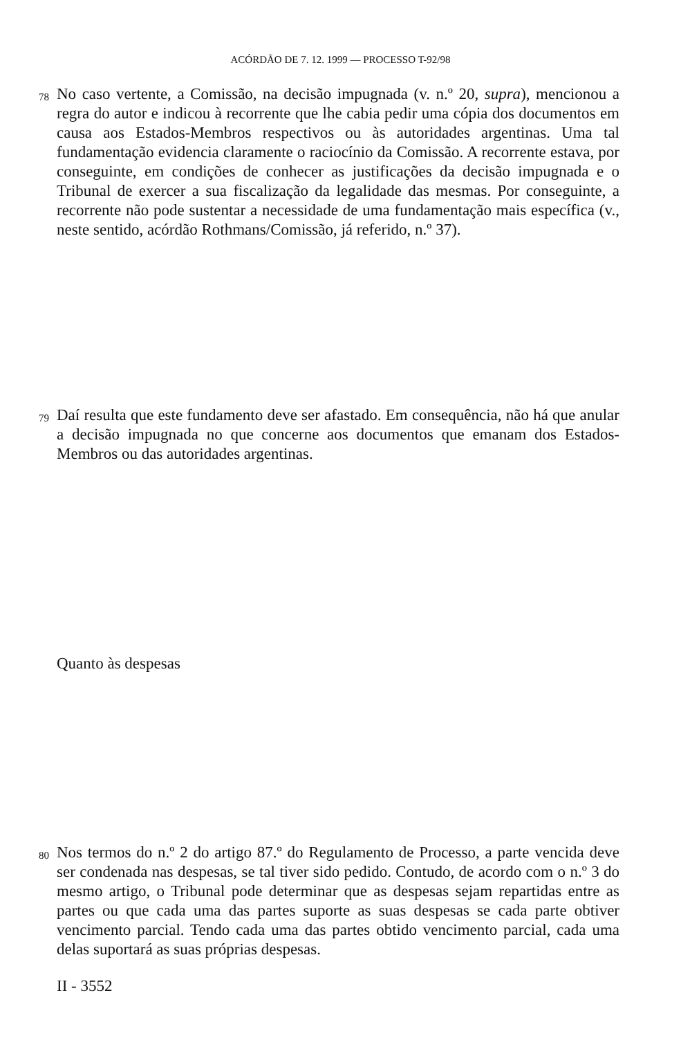ACÓRDÃO DE 7. 12. 1999 — PROCESSO T-92/98
78
No caso vertente, a Comissão, na decisão impugnada (v. n.º 20, supra), mencionou a regra do autor e indicou à recorrente que lhe cabia pedir uma cópia dos documentos em causa aos Estados-Membros respectivos ou às autoridades argentinas. Uma tal fundamentação evidencia claramente o raciocínio da Comissão. A recorrente estava, por conseguinte, em condições de conhecer as justificações da decisão impugnada e o Tribunal de exercer a sua fiscalização da legalidade das mesmas. Por conseguinte, a recorrente não pode sustentar a necessidade de uma fundamentação mais específica (v., neste sentido, acórdão Rothmans/Comissão, já referido, n.º 37).
79
Daí resulta que este fundamento deve ser afastado. Em consequência, não há que anular a decisão impugnada no que concerne aos documentos que emanam dos Estados-Membros ou das autoridades argentinas.
Quanto às despesas
80
Nos termos do n.º 2 do artigo 87.º do Regulamento de Processo, a parte vencida deve ser condenada nas despesas, se tal tiver sido pedido. Contudo, de acordo com o n.º 3 do mesmo artigo, o Tribunal pode determinar que as despesas sejam repartidas entre as partes ou que cada uma das partes suporte as suas despesas se cada parte obtiver vencimento parcial. Tendo cada uma das partes obtido vencimento parcial, cada uma delas suportará as suas próprias despesas.
II - 3552